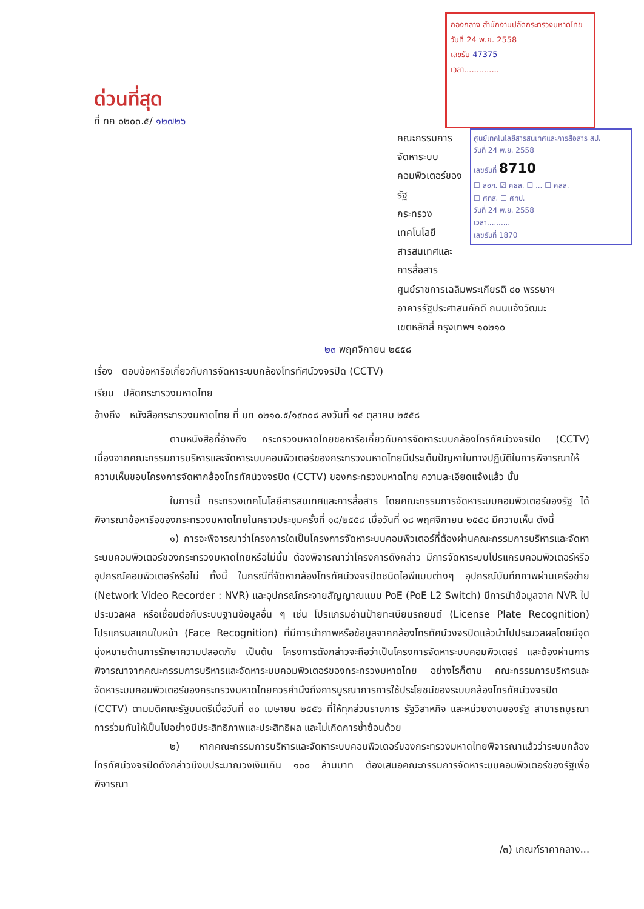ด่วนที่สุด
ที่ ทก ๐๒๐๓.๕/ ๑๒๗๒๖
กองกลาง สำนักงานปลัดกระทรวงมหาดไทย
วันที่ 24 พ.ย. 2558
เลขรับ 47375
เวลา..............
ศูนย์เทคโนโลยีสารสนเทศและการสื่อสาร สป.
วันที่ 24 พ.ย. 2558
เลขรับที่ 8710
☐ สอก. ☑ ศธส. ☐ ... ☐ ศสส.
☐ ศทส. ☐ ศทป.
วันที่ 24 พ.ย. 2558
เวลา..........
เลขรับที่ 1870
คณะกรรมการจัดหาระบบคอมพิวเตอร์ของรัฐ
กระทรวงเทคโนโลยีสารสนเทศและการสื่อสาร
ศูนย์ราชการเฉลิมพระเกียรติ ๘๐ พรรษาฯ
อาคารรัฐประศาสนภักดี ถนนแจ้งวัฒนะ
เขตหลักสี่ กรุงเทพฯ ๑๐๒๑๐
๒๓ พฤศจิกายน ๒๕๕๘
เรื่อง ตอบข้อหารือเกี่ยวกับการจัดหาระบบกล้องโทรทัศน์วงจรปิด (CCTV)
เรียน ปลัดกระทรวงมหาดไทย
อ้างถึง หนังสือกระทรวงมหาดไทย ที่ มท ๐๒๑๐.๕/๑๙๓๐๘ ลงวันที่ ๑๔ ตุลาคม ๒๕๕๘
ตามหนังสือที่อ้างถึง กระทรวงมหาดไทยขอหารือเกี่ยวกับการจัดหาระบบกล้องโทรทัศน์วงจรปิด (CCTV) เนื่องจากคณะกรรมการบริหารและจัดหาระบบคอมพิวเตอร์ของกระทรวงมหาดไทยมีประเด็นปัญหาในทางปฏิบัติในการพิจารณาให้ความเห็นชอบโครงการจัดหากล้องโทรทัศน์วงจรปิด (CCTV) ของกระทรวงมหาดไทย ความละเอียดแจ้งแล้ว นั้น
ในการนี้ กระทรวงเทคโนโลยีสารสนเทศและการสื่อสาร โดยคณะกรรมการจัดหาระบบคอมพิวเตอร์ของรัฐ ได้พิจารณาข้อหารือของกระทรวงมหาดไทยในคราวประชุมครั้งที่ ๑๘/๒๕๕๘ เมื่อวันที่ ๑๘ พฤศจิกายน ๒๕๕๘ มีความเห็น ดังนี้
๑) การจะพิจารณาว่าโครงการใดเป็นโครงการจัดหาระบบคอมพิวเตอร์ที่ต้องผ่านคณะกรรมการบริหารและจัดหาระบบคอมพิวเตอร์ของกระทรวงมหาดไทยหรือไม่นั้น ต้องพิจารณาว่าโครงการดังกล่าว มีการจัดหาระบบโปรแกรมคอมพิวเตอร์หรืออุปกรณ์คอมพิวเตอร์หรือไม่ ทั้งนี้ ในกรณีที่จัดหากล้องโทรทัศน์วงจรปิดชนิดไอพีแบบต่างๆ อุปกรณ์บันทึกภาพผ่านเครือข่าย (Network Video Recorder : NVR) และอุปกรณ์กระจายสัญญาณแบบ PoE (PoE L2 Switch) มีการนำข้อมูลจาก NVR ไปประมวลผล หรือเชื่อมต่อกับระบบฐานข้อมูลอื่น ๆ เช่น โปรแกรมอ่านป้ายทะเบียนรถยนต์ (License Plate Recognition) โปรแกรมสแกนใบหน้า (Face Recognition) ที่มีการนำภาพหรือข้อมูลจากกล้องโทรทัศน์วงจรปิดแล้วนำไปประมวลผลโดยมีจุดมุ่งหมายด้านการรักษาความปลอดภัย เป็นต้น โครงการดังกล่าวจะถือว่าเป็นโครงการจัดหาระบบคอมพิวเตอร์ และต้องผ่านการพิจารณาจากคณะกรรมการบริหารและจัดหาระบบคอมพิวเตอร์ของกระทรวงมหาดไทย อย่างไรก็ตาม คณะกรรมการบริหารและจัดหาระบบคอมพิวเตอร์ของกระทรวงมหาดไทยควรคำนึงถึงการบูรณาการการใช้ประโยชน์ของระบบกล้องโทรทัศน์วงจรปิด (CCTV) ตามมติคณะรัฐมนตรีเมื่อวันที่ ๓๐ เมษายน ๒๕๕๖ ที่ให้ทุกส่วนราชการ รัฐวิสาหกิจ และหน่วยงานของรัฐ สามารถบูรณาการร่วมกันให้เป็นไปอย่างมีประสิทธิภาพและประสิทธิผล และไม่เกิดการซ้ำซ้อนด้วย
๒) หากคณะกรรมการบริหารและจัดหาระบบคอมพิวเตอร์ของกระทรวงมหาดไทยพิจารณาแล้วว่าระบบกล้องโทรทัศน์วงจรปิดดังกล่าวมีงบประมาณวงเงินเกิน ๑๐๐ ล้านบาท ต้องเสนอคณะกรรมการจัดหาระบบคอมพิวเตอร์ของรัฐเพื่อพิจารณา
/๓) เกณฑ์ราคากลาง...